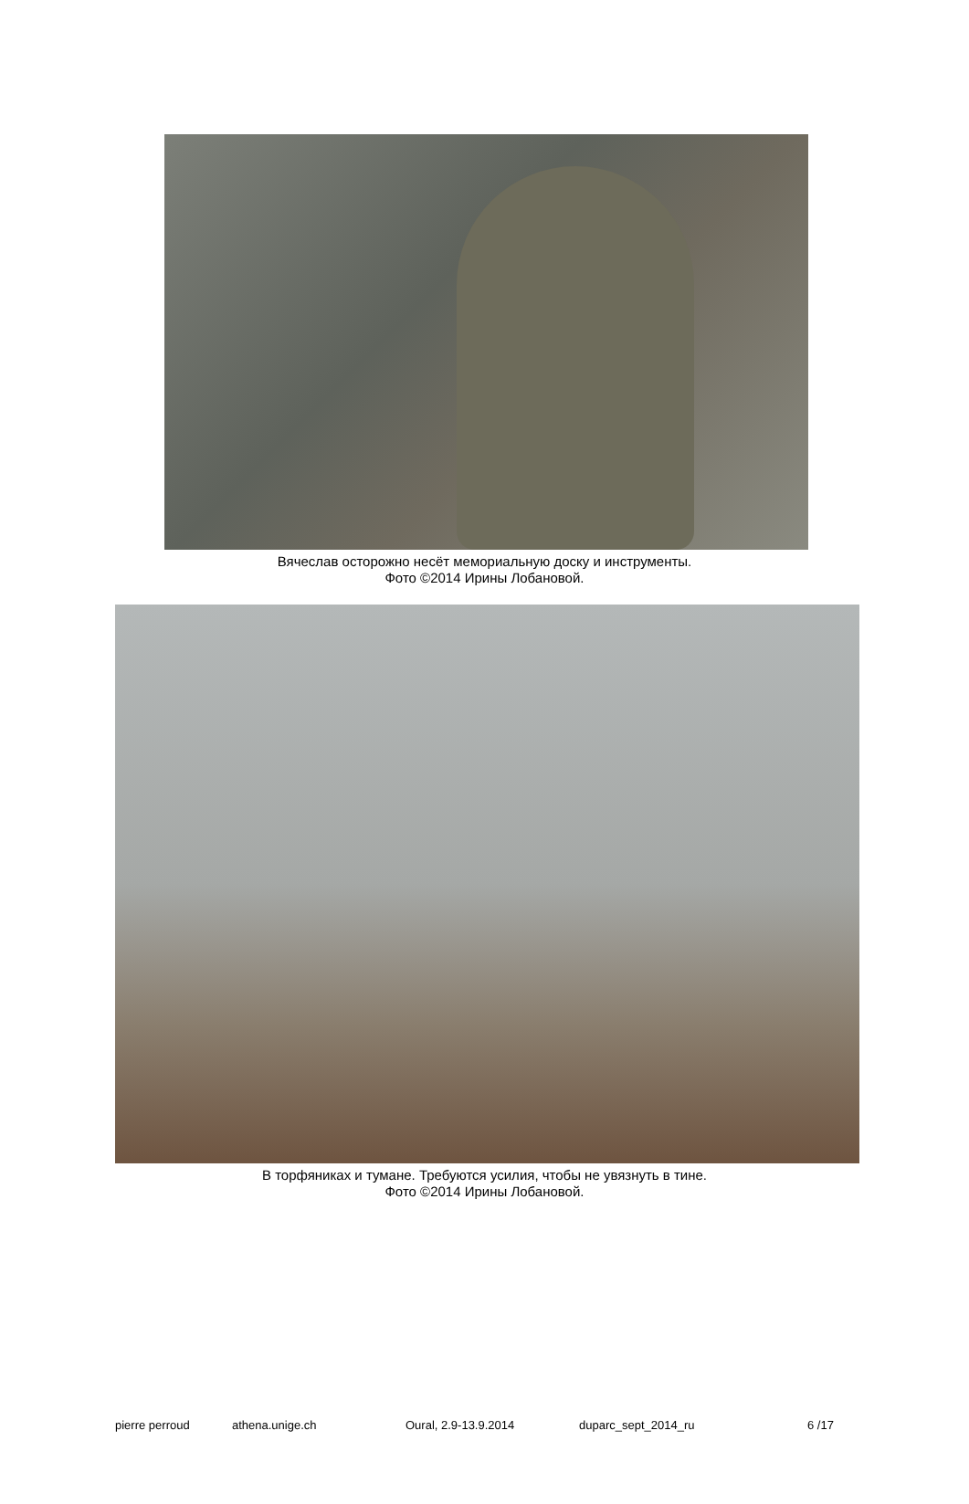Вячеслав осторожно несёт мемориальную доску и инструменты.
Фото ©2014 Ирины Лобановой.
В торфяниках и тумане. Требуются усилия, чтобы не увязнуть в тине.
Фото ©2014 Ирины Лобановой.
pierre perroud athena.unige.ch Oural, 2.9-13.9.2014 duparc_sept_2014_ru 6 /17